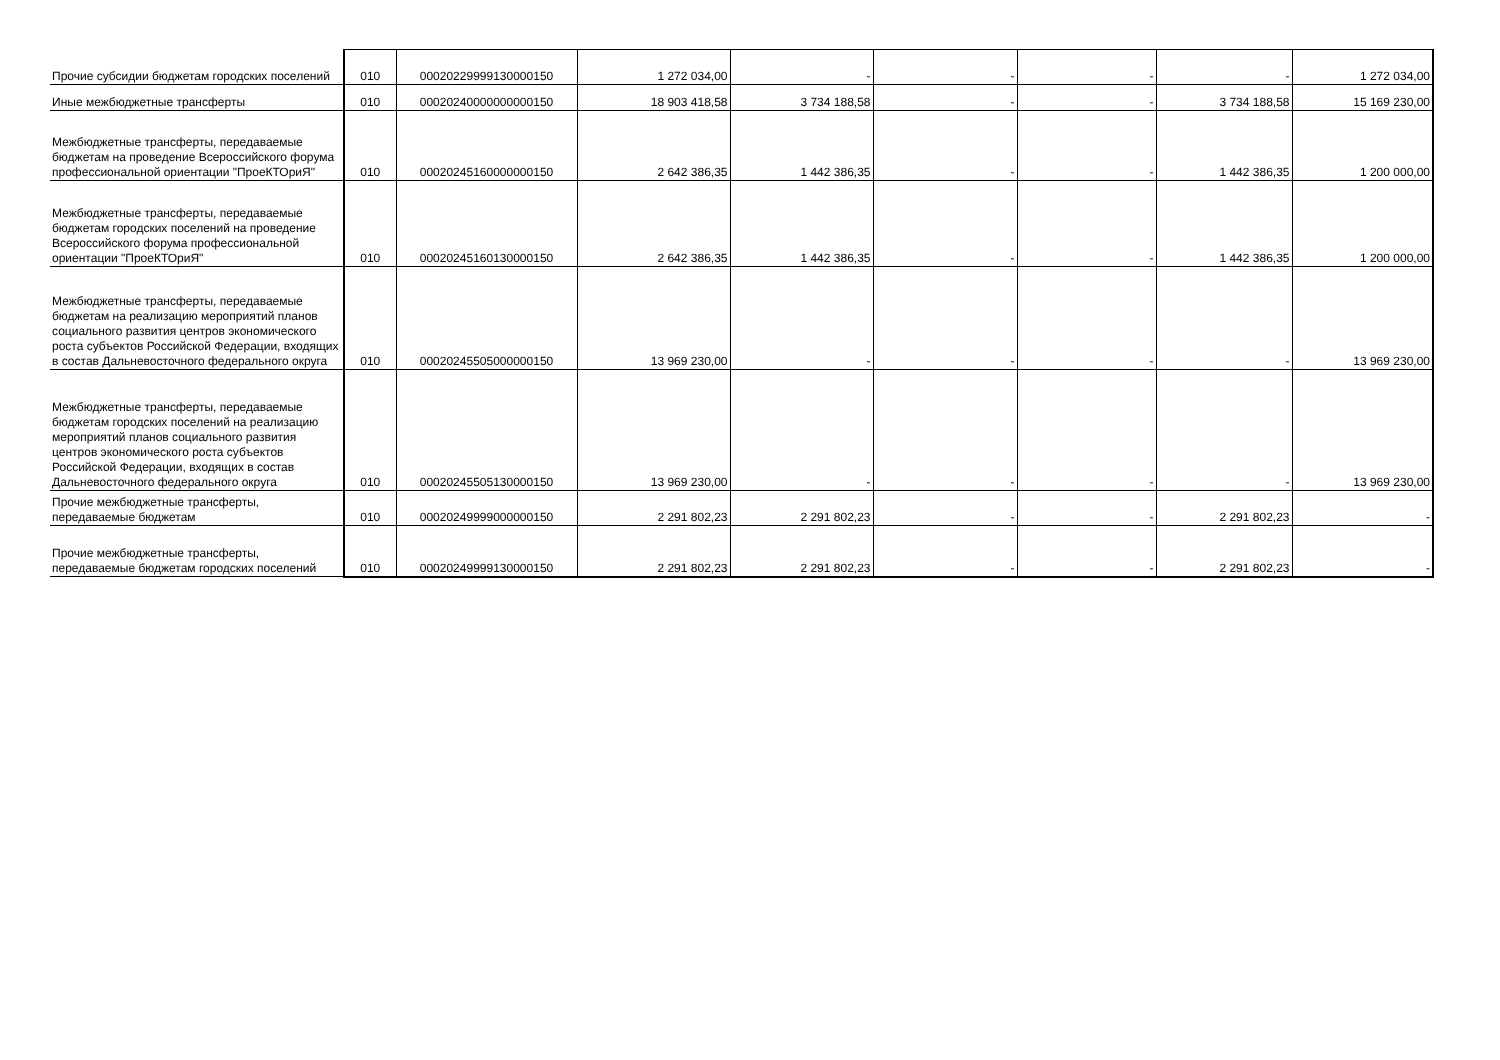| Прочие субсидии бюджетам городских поселений | 010 | 00020229999130000150 | 1 272 034,00 | - | - | - | - | 1 272 034,00 |
| Иные межбюджетные трансферты | 010 | 00020240000000000150 | 18 903 418,58 | 3 734 188,58 | - | - | 3 734 188,58 | 15 169 230,00 |
| Межбюджетные трансферты, передаваемые бюджетам на проведение Всероссийского форума профессиональной ориентации "ПроеКТОриЯ" | 010 | 00020245160000000150 | 2 642 386,35 | 1 442 386,35 | - | - | 1 442 386,35 | 1 200 000,00 |
| Межбюджетные трансферты, передаваемые бюджетам городских поселений на проведение Всероссийского форума профессиональной ориентации "ПроеКТОриЯ" | 010 | 00020245160130000150 | 2 642 386,35 | 1 442 386,35 | - | - | 1 442 386,35 | 1 200 000,00 |
| Межбюджетные трансферты, передаваемые бюджетам на реализацию мероприятий планов социального развития центров экономического роста субъектов Российской Федерации, входящих в состав Дальневосточного федерального округа | 010 | 00020245505000000150 | 13 969 230,00 | - | - | - | - | 13 969 230,00 |
| Межбюджетные трансферты, передаваемые бюджетам городских поселений на реализацию мероприятий планов социального развития центров экономического роста субъектов Российской Федерации, входящих в состав Дальневосточного федерального округа | 010 | 00020245505130000150 | 13 969 230,00 | - | - | - | - | 13 969 230,00 |
| Прочие межбюджетные трансферты, передаваемые бюджетам | 010 | 00020249999000000150 | 2 291 802,23 | 2 291 802,23 | - | - | 2 291 802,23 | - |
| Прочие межбюджетные трансферты, передаваемые бюджетам городских поселений | 010 | 00020249999130000150 | 2 291 802,23 | 2 291 802,23 | - | - | 2 291 802,23 | - |